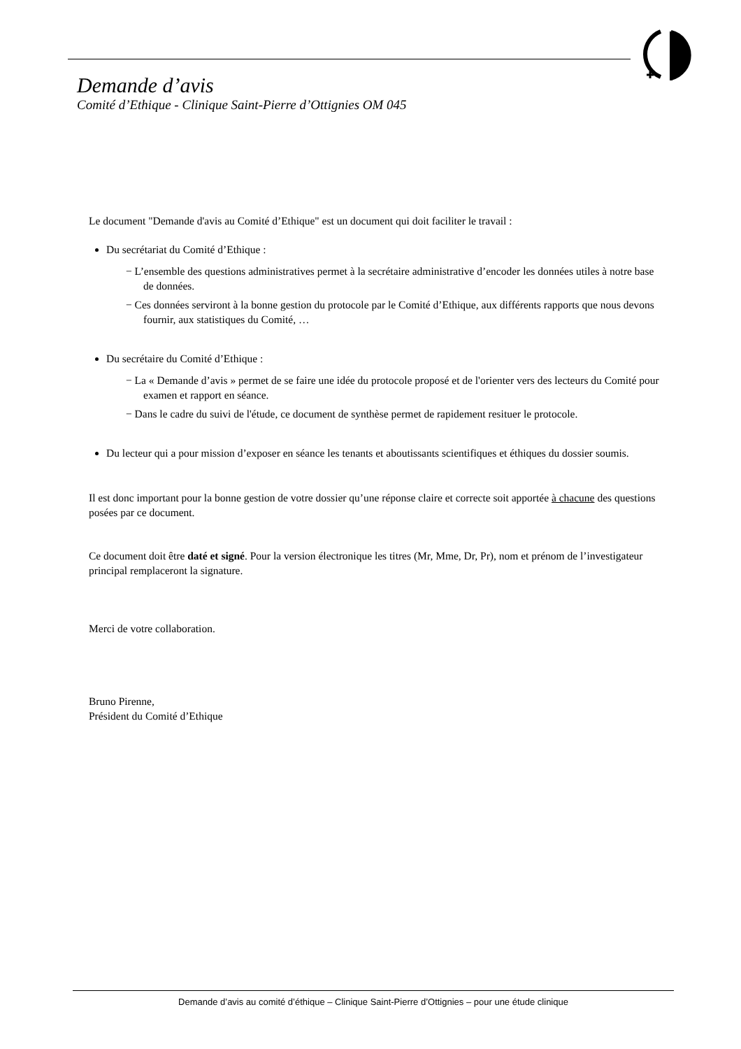Demande d’avis
Comité d’Ethique - Clinique Saint-Pierre d’Ottignies OM 045
Le document "Demande d'avis au Comité d’Ethique" est un document qui doit faciliter le travail :
Du secrétariat du Comité d’Ethique :
− L’ensemble des questions administratives permet à la secrétaire administrative d’encoder les données utiles à notre base de données.
− Ces données serviront à la bonne gestion du protocole par le Comité d’Ethique, aux différents rapports que nous devons fournir, aux statistiques du Comité, …
Du secrétaire du Comité d’Ethique :
− La « Demande d’avis » permet de se faire une idée du protocole proposé et de l'orienter vers des lecteurs du Comité pour examen et rapport en séance.
− Dans le cadre du suivi de l'étude, ce document de synthèse permet de rapidement resituer le protocole.
Du lecteur qui a pour mission d’exposer en séance les tenants et aboutissants scientifiques et éthiques du dossier soumis.
Il est donc important pour la bonne gestion de votre dossier qu’une réponse claire et correcte soit apportée à chacune des questions posées par ce document.
Ce document doit être daté et signé. Pour la version électronique les titres (Mr, Mme, Dr, Pr), nom et prénom de l’investigateur principal remplaceront la signature.
Merci de votre collaboration.
Bruno Pirenne,
Président du Comité d’Ethique
Demande d’avis au comité d’éthique – Clinique Saint-Pierre d’Ottignies – pour une étude clinique